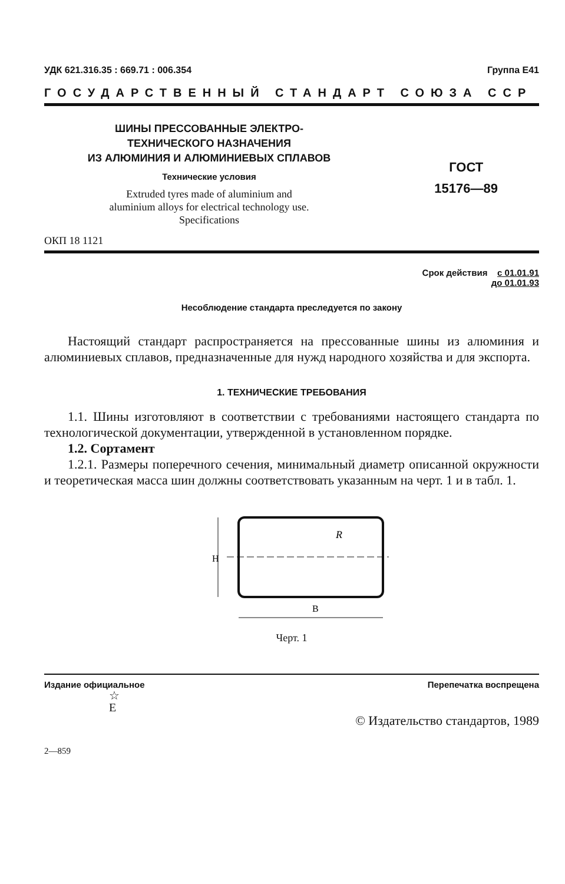УДК 621.316.35 : 669.71 : 006.354 Группа Е41
ГОСУДАРСТВЕННЫЙ СТАНДАРТ СОЮЗА ССР
ШИНЫ ПРЕССОВАННЫЕ ЭЛЕКТРО-
ТЕХНИЧЕСКОГО НАЗНАЧЕНИЯ
ИЗ АЛЮМИНИЯ И АЛЮМИНИЕВЫХ СПЛАВОВ
Технические условия
Extruded tyres made of aluminium and
aluminium alloys for electrical technology use.
Specifications
ОКП 18 1121
ГОСТ
15176—89
Срок действия с 01.01.91
до 01.01.93
Несоблюдение стандарта преследуется по закону
Настоящий стандарт распространяется на прессованные шины из алюминия и алюминиевых сплавов, предназначенные для нужд народного хозяйства и для экспорта.
1. ТЕХНИЧЕСКИЕ ТРЕБОВАНИЯ
1.1. Шины изготовляют в соответствии с требованиями настоящего стандарта по технологической документации, утвержденной в установленном порядке.
1.2. Сортамент
1.2.1. Размеры поперечного сечения, минимальный диаметр описанной окружности и теоретическая масса шин должны соответствовать указанным на черт. 1 и в табл. 1.
R
B
H
Черт. 1
Издание официальное Перепечатка воспрещена
☆
E
© Издательство стандартов, 1989
2—859